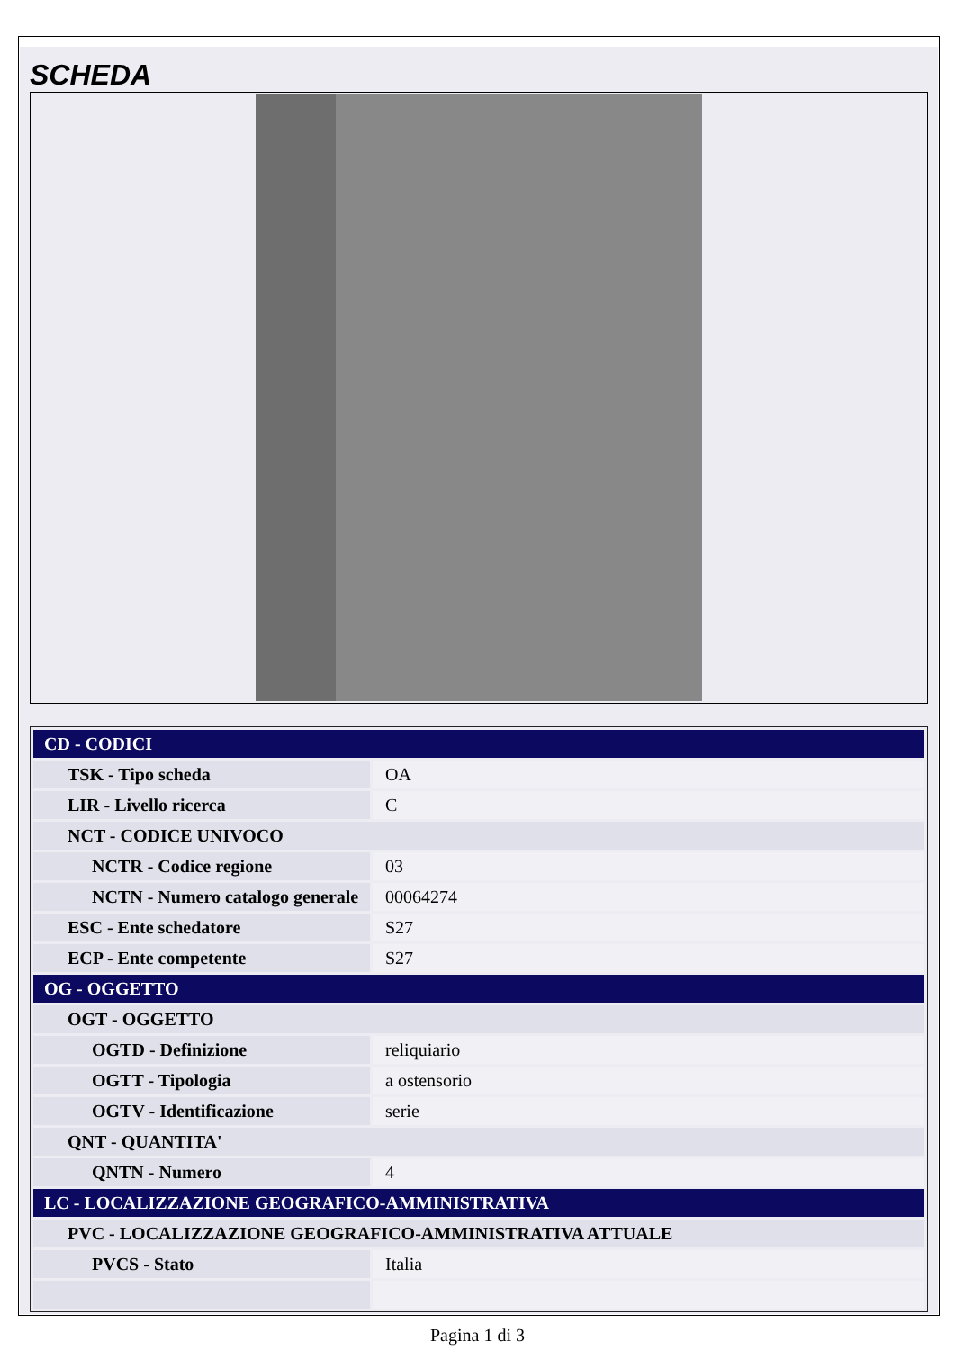SCHEDA
| CD - CODICI | |
| TSK - Tipo scheda | OA |
| LIR - Livello ricerca | C |
| NCT - CODICE UNIVOCO | |
| NCTR - Codice regione | 03 |
| NCTN - Numero catalogo generale | 00064274 |
| ESC - Ente schedatore | S27 |
| ECP - Ente competente | S27 |
| OG - OGGETTO | |
| OGT - OGGETTO | |
| OGTD - Definizione | reliquiario |
| OGTT - Tipologia | a ostensorio |
| OGTV - Identificazione | serie |
| QNT - QUANTITA' | |
| QNTN - Numero | 4 |
| LC - LOCALIZZAZIONE GEOGRAFICO-AMMINISTRATIVA | |
| PVC - LOCALIZZAZIONE GEOGRAFICO-AMMINISTRATIVA ATTUALE | |
| PVCS - Stato | Italia |
Pagina 1 di 3